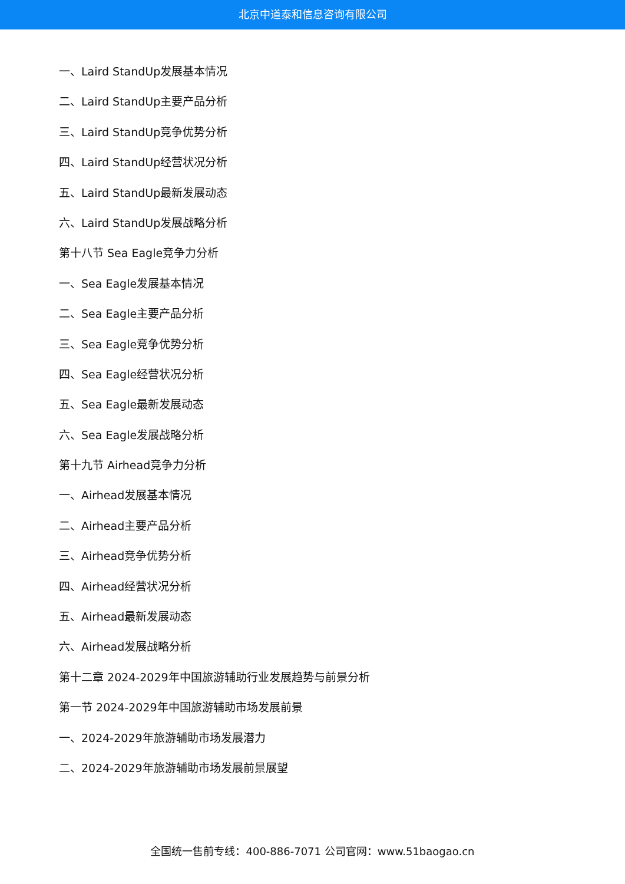北京中道泰和信息咨询有限公司
一、Laird StandUp发展基本情况
二、Laird StandUp主要产品分析
三、Laird StandUp竞争优势分析
四、Laird StandUp经营状况分析
五、Laird StandUp最新发展动态
六、Laird StandUp发展战略分析
第十八节 Sea Eagle竞争力分析
一、Sea Eagle发展基本情况
二、Sea Eagle主要产品分析
三、Sea Eagle竞争优势分析
四、Sea Eagle经营状况分析
五、Sea Eagle最新发展动态
六、Sea Eagle发展战略分析
第十九节 Airhead竞争力分析
一、Airhead发展基本情况
二、Airhead主要产品分析
三、Airhead竞争优势分析
四、Airhead经营状况分析
五、Airhead最新发展动态
六、Airhead发展战略分析
第十二章 2024-2029年中国旅游辅助行业发展趋势与前景分析
第一节 2024-2029年中国旅游辅助市场发展前景
一、2024-2029年旅游辅助市场发展潜力
二、2024-2029年旅游辅助市场发展前景展望
全国统一售前专线：400-886-7071 公司官网：www.51baogao.cn